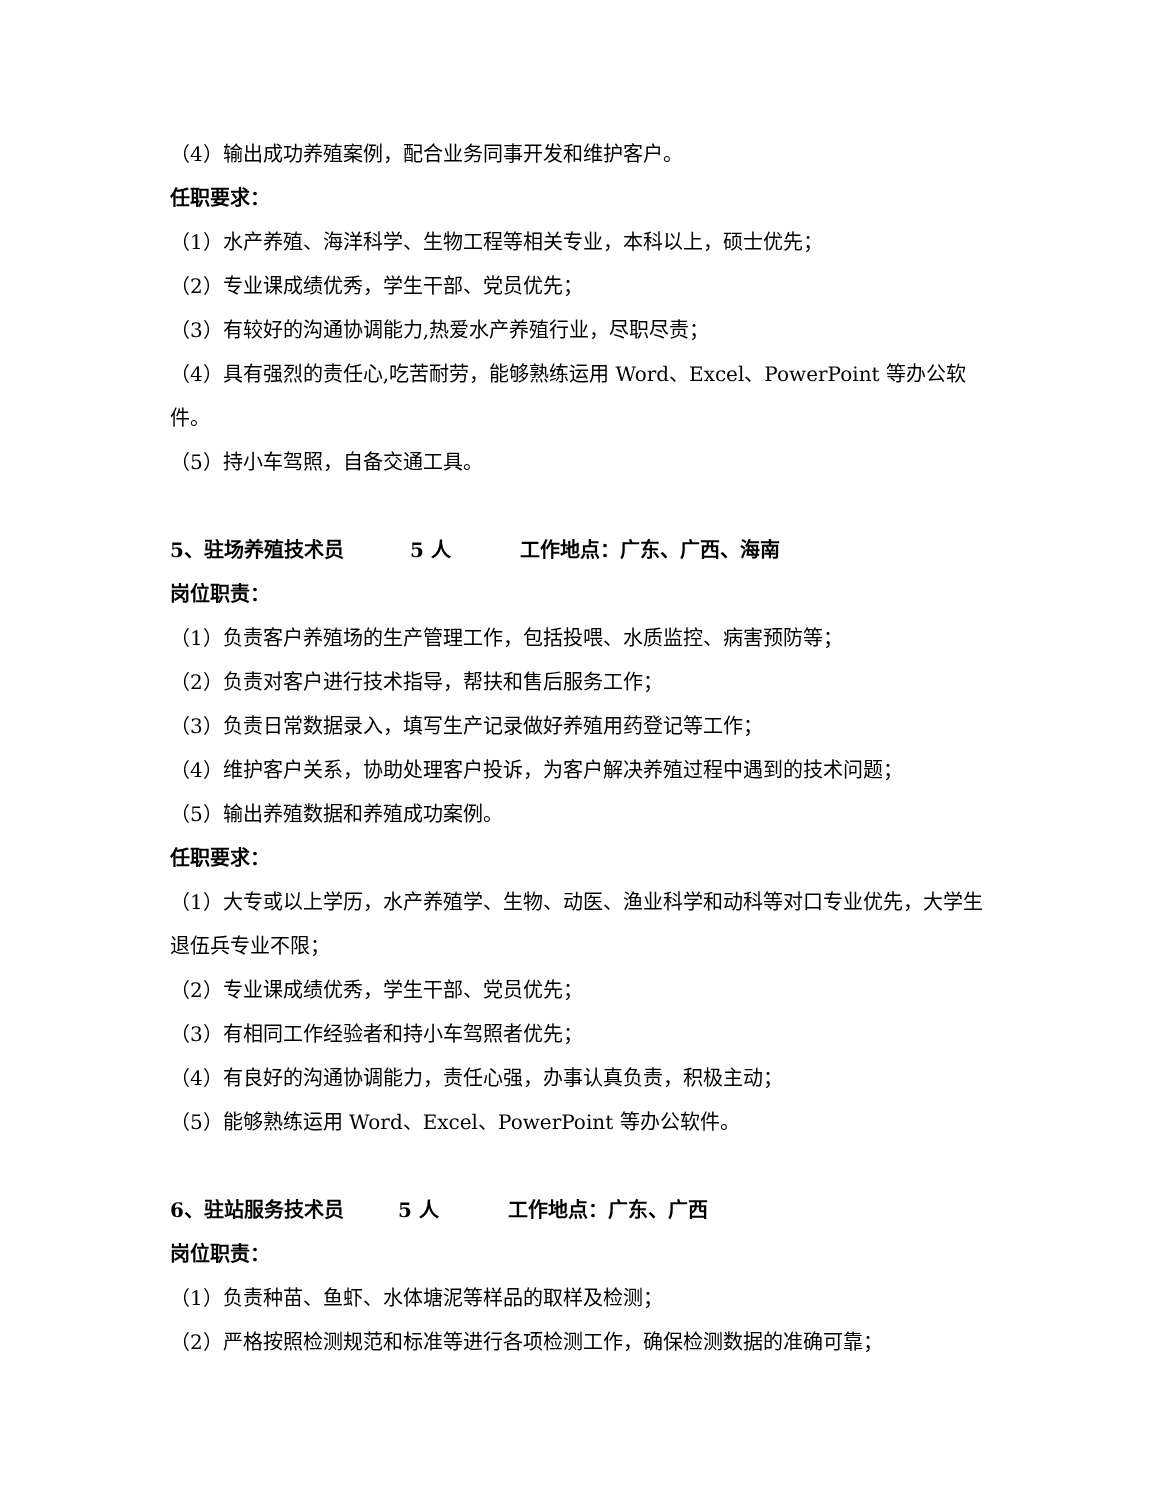（4）输出成功养殖案例，配合业务同事开发和维护客户。
任职要求：
（1）水产养殖、海洋科学、生物工程等相关专业，本科以上，硕士优先；
（2）专业课成绩优秀，学生干部、党员优先；
（3）有较好的沟通协调能力,热爱水产养殖行业，尽职尽责；
（4）具有强烈的责任心,吃苦耐劳，能够熟练运用 Word、Excel、PowerPoint 等办公软件。
（5）持小车驾照，自备交通工具。
5、驻场养殖技术员 5 人 工作地点：广东、广西、海南
岗位职责：
（1）负责客户养殖场的生产管理工作，包括投喂、水质监控、病害预防等；
（2）负责对客户进行技术指导，帮扶和售后服务工作；
（3）负责日常数据录入，填写生产记录做好养殖用药登记等工作；
（4）维护客户关系，协助处理客户投诉，为客户解决养殖过程中遇到的技术问题；
（5）输出养殖数据和养殖成功案例。
任职要求：
（1）大专或以上学历，水产养殖学、生物、动医、渔业科学和动科等对口专业优先，大学生退伍兵专业不限；
（2）专业课成绩优秀，学生干部、党员优先；
（3）有相同工作经验者和持小车驾照者优先；
（4）有良好的沟通协调能力，责任心强，办事认真负责，积极主动；
（5）能够熟练运用 Word、Excel、PowerPoint 等办公软件。
6、驻站服务技术员 5 人 工作地点：广东、广西
岗位职责：
（1）负责种苗、鱼虾、水体塘泥等样品的取样及检测；
（2）严格按照检测规范和标准等进行各项检测工作，确保检测数据的准确可靠；